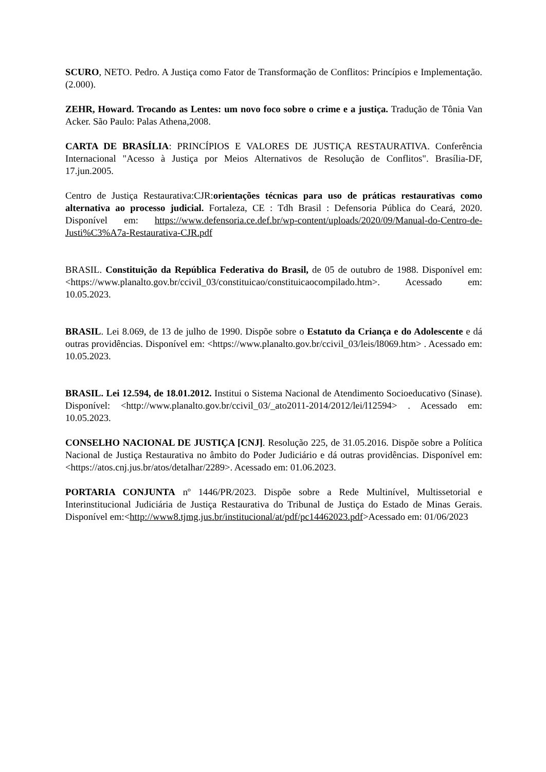SCURO, NETO. Pedro. A Justiça como Fator de Transformação de Conflitos: Princípios e Implementação. (2.000).
ZEHR, Howard. Trocando as Lentes: um novo foco sobre o crime e a justiça. Tradução de Tônia Van Acker. São Paulo: Palas Athena,2008.
CARTA DE BRASÍLIA: PRINCÍPIOS E VALORES DE JUSTIÇA RESTAURATIVA. Conferência Internacional "Acesso à Justiça por Meios Alternativos de Resolução de Conflitos". Brasília-DF, 17.jun.2005.
Centro de Justiça Restaurativa:CJR:orientações técnicas para uso de práticas restaurativas como alternativa ao processo judicial. Fortaleza, CE : Tdh Brasil : Defensoria Pública do Ceará, 2020. Disponível em: https://www.defensoria.ce.def.br/wp-content/uploads/2020/09/Manual-do-Centro-de-Justi%C3%A7a-Restaurativa-CJR.pdf
BRASIL. Constituição da República Federativa do Brasil, de 05 de outubro de 1988. Disponível em: <https://www.planalto.gov.br/ccivil_03/constituicao/constituicaocompilado.htm>. Acessado em: 10.05.2023.
BRASIL. Lei 8.069, de 13 de julho de 1990. Dispõe sobre o Estatuto da Criança e do Adolescente e dá outras providências. Disponível em: <https://www.planalto.gov.br/ccivil_03/leis/l8069.htm> . Acessado em: 10.05.2023.
BRASIL. Lei 12.594, de 18.01.2012. Institui o Sistema Nacional de Atendimento Socioeducativo (Sinase). Disponível: <http://www.planalto.gov.br/ccivil_03/_ato2011-2014/2012/lei/l12594> . Acessado em: 10.05.2023.
CONSELHO NACIONAL DE JUSTIÇA [CNJ]. Resolução 225, de 31.05.2016. Dispõe sobre a Política Nacional de Justiça Restaurativa no âmbito do Poder Judiciário e dá outras providências. Disponível em: <https://atos.cnj.jus.br/atos/detalhar/2289>. Acessado em: 01.06.2023.
PORTARIA CONJUNTA nº 1446/PR/2023. Dispõe sobre a Rede Multinível, Multissetorial e Interinstitucional Judiciária de Justiça Restaurativa do Tribunal de Justiça do Estado de Minas Gerais. Disponível em:<http://www8.tjmg.jus.br/institucional/at/pdf/pc14462023.pdf>Acessado em: 01/06/2023